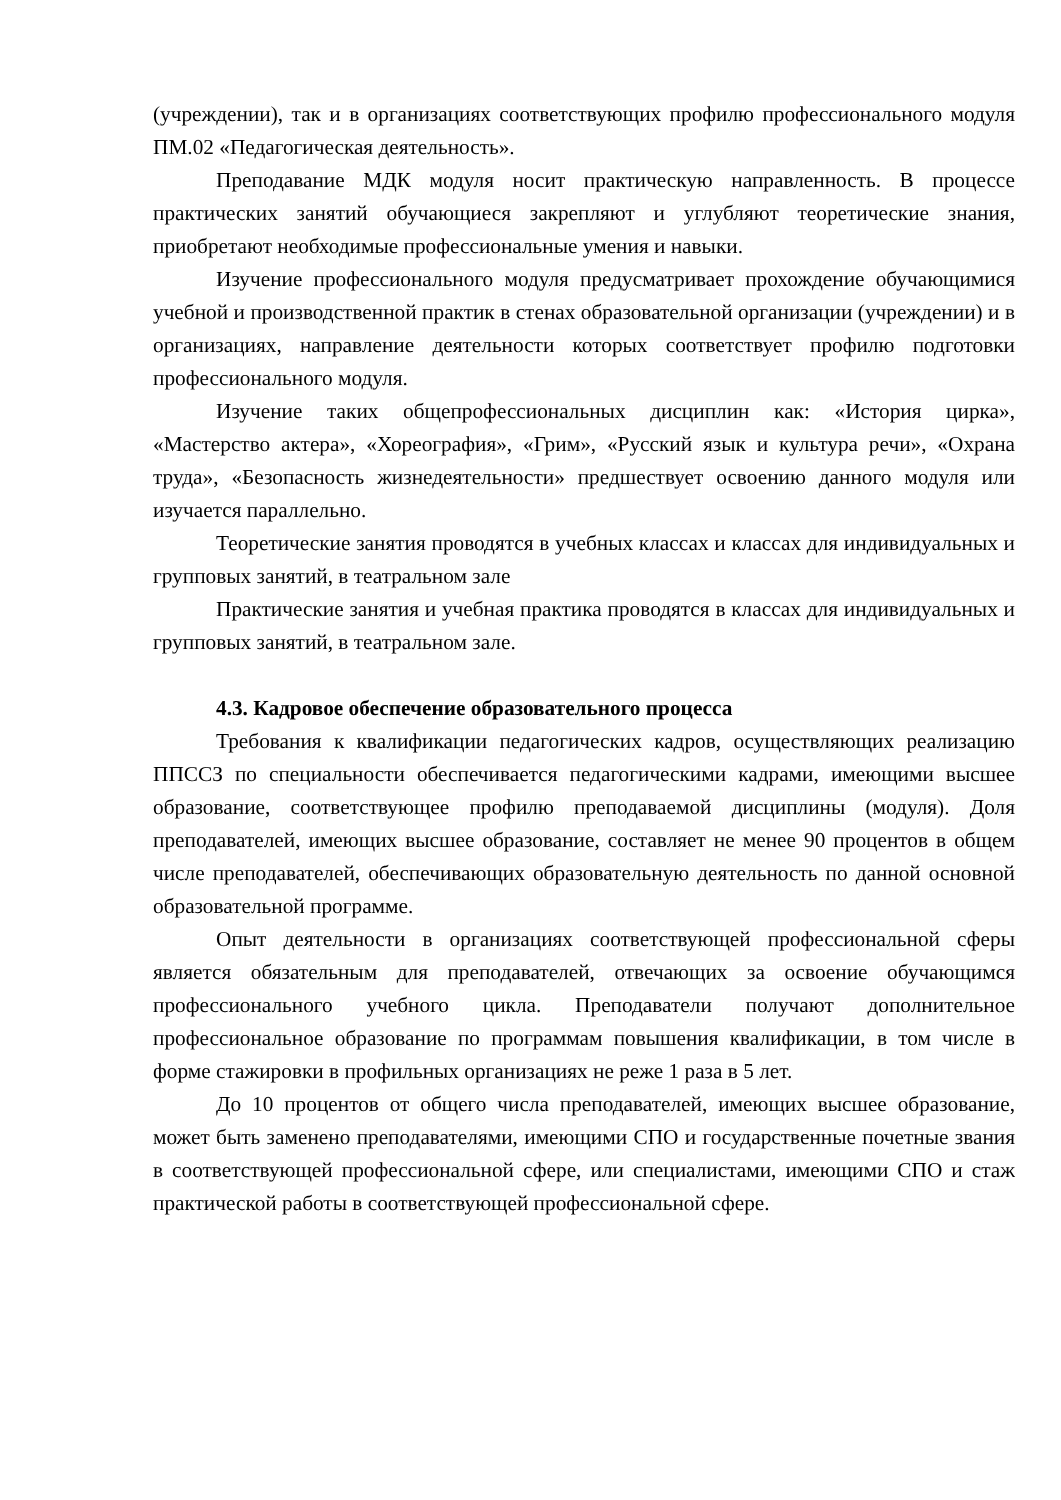(учреждении), так и в организациях соответствующих профилю профессионального модуля ПМ.02 «Педагогическая деятельность».
Преподавание МДК модуля носит практическую направленность. В процессе практических занятий обучающиеся закрепляют и углубляют теоретические знания, приобретают необходимые профессиональные умения и навыки.
Изучение профессионального модуля предусматривает прохождение обучающимися учебной и производственной практик в стенах образовательной организации (учреждении) и в организациях, направление деятельности которых соответствует профилю подготовки профессионального модуля.
Изучение таких общепрофессиональных дисциплин как: «История цирка», «Мастерство актера», «Хореография», «Грим», «Русский язык и культура речи», «Охрана труда», «Безопасность жизнедеятельности» предшествует освоению данного модуля или изучается параллельно.
Теоретические занятия проводятся в учебных классах и классах для индивидуальных и групповых занятий, в театральном зале
Практические занятия и учебная практика проводятся в классах для индивидуальных и групповых занятий, в театральном зале.
4.3. Кадровое обеспечение образовательного процесса
Требования к квалификации педагогических кадров, осуществляющих реализацию ППССЗ по специальности обеспечивается педагогическими кадрами, имеющими высшее образование, соответствующее профилю преподаваемой дисциплины (модуля). Доля преподавателей, имеющих высшее образование, составляет не менее 90 процентов в общем числе преподавателей, обеспечивающих образовательную деятельность по данной основной образовательной программе.
Опыт деятельности в организациях соответствующей профессиональной сферы является обязательным для преподавателей, отвечающих за освоение обучающимся профессионального учебного цикла. Преподаватели получают дополнительное профессиональное образование по программам повышения квалификации, в том числе в форме стажировки в профильных организациях не реже 1 раза в 5 лет.
До 10 процентов от общего числа преподавателей, имеющих высшее образование, может быть заменено преподавателями, имеющими СПО и государственные почетные звания в соответствующей профессиональной сфере, или специалистами, имеющими СПО и стаж практической работы в соответствующей профессиональной сфере.